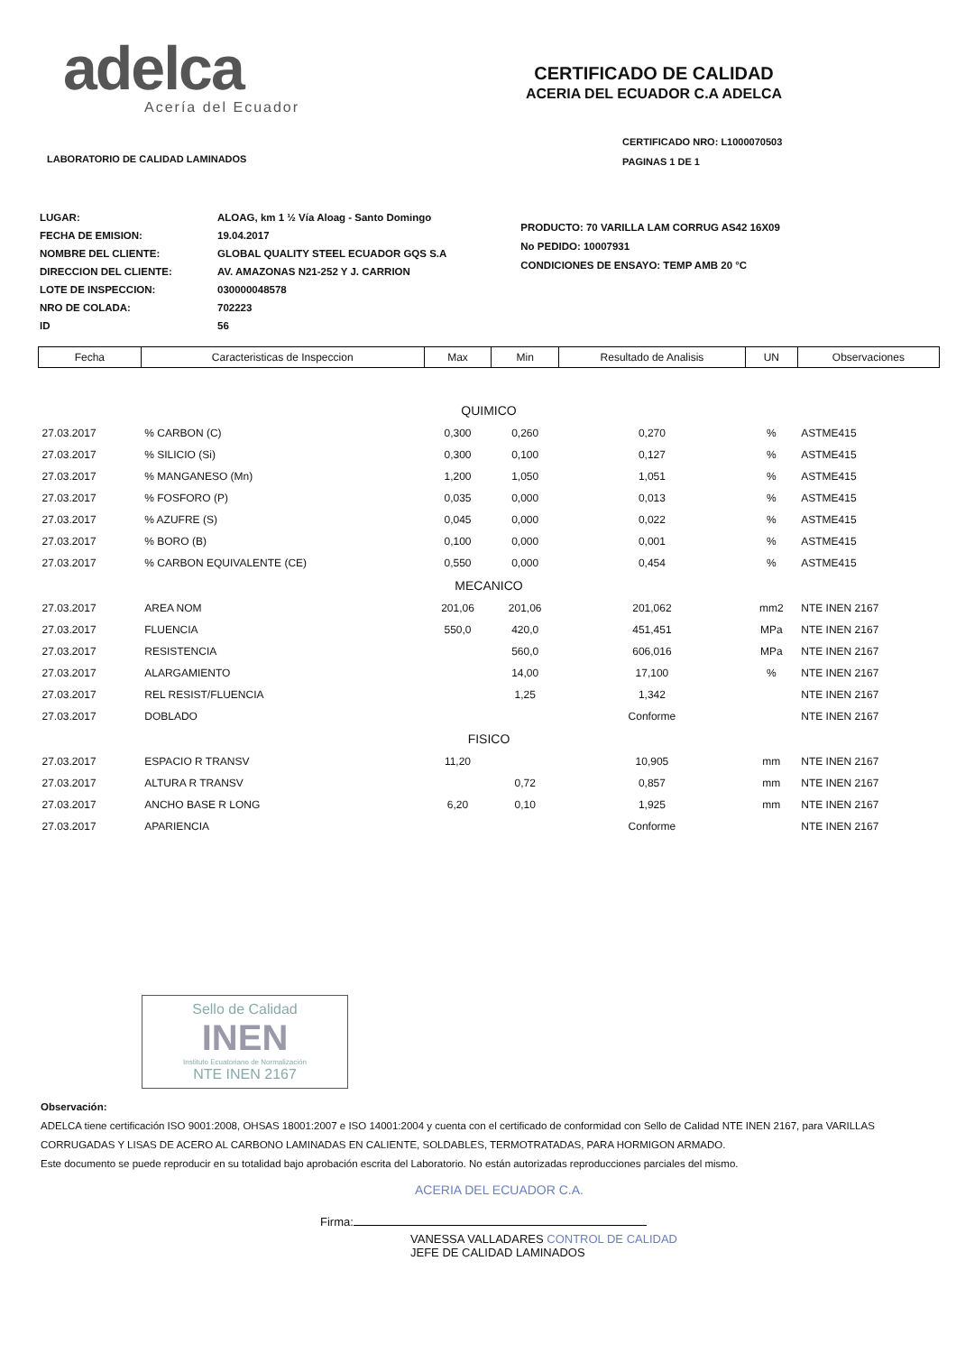adelca
Acería del Ecuador
CERTIFICADO DE CALIDAD
ACERIA DEL ECUADOR C.A ADELCA
CERTIFICADO NRO: L1000070503
PAGINAS 1 DE 1
LABORATORIO DE CALIDAD LAMINADOS
| LUGAR: | ALOAG, km 1 ½ Vía Aloag - Santo Domingo |
| FECHA DE EMISION: | 19.04.2017 |
| NOMBRE DEL CLIENTE: | GLOBAL QUALITY STEEL ECUADOR GQS S.A |
| DIRECCION DEL CLIENTE: | AV. AMAZONAS N21-252 Y J. CARRION |
| LOTE DE INSPECCION: | 030000048578 |
| NRO DE COLADA: | 702223 |
| ID | 56 |
PRODUCTO: 70 VARILLA LAM CORRUG AS42 16X09
No PEDIDO: 10007931
CONDICIONES DE ENSAYO: TEMP AMB 20 °C
| Fecha | Caracteristicas de Inspeccion | Max | Min | Resultado de Analisis | UN | Observaciones |
| --- | --- | --- | --- | --- | --- | --- |
| QUIMICO | | | | | | |
| 27.03.2017 | % CARBON (C) | 0,300 | 0,260 | 0,270 | % | ASTME415 |
| 27.03.2017 | % SILICIO (Si) | 0,300 | 0,100 | 0,127 | % | ASTME415 |
| 27.03.2017 | % MANGANESO (Mn) | 1,200 | 1,050 | 1,051 | % | ASTME415 |
| 27.03.2017 | % FOSFORO (P) | 0,035 | 0,000 | 0,013 | % | ASTME415 |
| 27.03.2017 | % AZUFRE (S) | 0,045 | 0,000 | 0,022 | % | ASTME415 |
| 27.03.2017 | % BORO (B) | 0,100 | 0,000 | 0,001 | % | ASTME415 |
| 27.03.2017 | % CARBON EQUIVALENTE (CE) | 0,550 | 0,000 | 0,454 | % | ASTME415 |
| MECANICO | | | | | | |
| 27.03.2017 | AREA NOM | 201,06 | 201,06 | 201,062 | mm2 | NTE INEN 2167 |
| 27.03.2017 | FLUENCIA | 550,0 | 420,0 | 451,451 | MPa | NTE INEN 2167 |
| 27.03.2017 | RESISTENCIA | | 560,0 | 606,016 | MPa | NTE INEN 2167 |
| 27.03.2017 | ALARGAMIENTO | | 14,00 | 17,100 | % | NTE INEN 2167 |
| 27.03.2017 | REL RESIST/FLUENCIA | | 1,25 | 1,342 | | NTE INEN 2167 |
| 27.03.2017 | DOBLADO | | | Conforme | | NTE INEN 2167 |
| FISICO | | | | | | |
| 27.03.2017 | ESPACIO R TRANSV | 11,20 | | 10,905 | mm | NTE INEN 2167 |
| 27.03.2017 | ALTURA R TRANSV | | 0,72 | 0,857 | mm | NTE INEN 2167 |
| 27.03.2017 | ANCHO BASE R LONG | 6,20 | 0,10 | 1,925 | mm | NTE INEN 2167 |
| 27.03.2017 | APARIENCIA | | | Conforme | | NTE INEN 2167 |
Sello de Calidad
INEN
Instituto Ecuatoriano de Normalización
NTE INEN 2167
Observación:
ADELCA tiene certificación ISO 9001:2008, OHSAS 18001:2007 e ISO 14001:2004 y cuenta con el certificado de conformidad con Sello de Calidad NTE INEN 2167, para VARILLAS CORRUGADAS Y LISAS DE ACERO AL CARBONO LAMINADAS EN CALIENTE, SOLDABLES, TERMOTRATADAS, PARA HORMIGON ARMADO.
Este documento se puede reproducir en su totalidad bajo aprobación escrita del Laboratorio. No están autorizadas reproducciones parciales del mismo.
ACERIA DEL ECUADOR C.A.
Firma:
VANESSA VALLADARES CONTROL DE CALIDAD
JEFE DE CALIDAD LAMINADOS